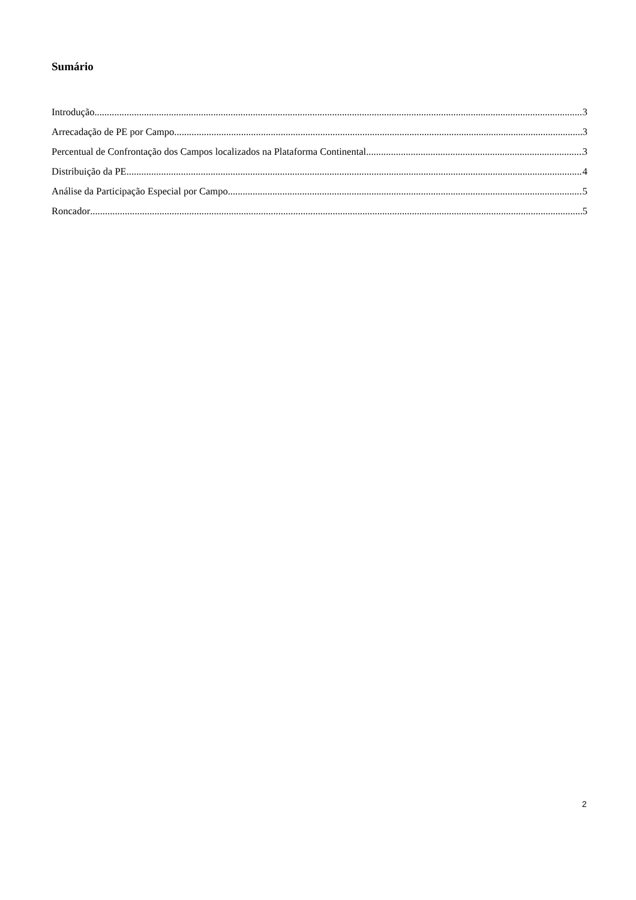Sumário
Introdução 3
Arrecadação de PE por Campo 3
Percentual de Confrontação dos Campos localizados na Plataforma Continental 3
Distribuição da PE 4
Análise da Participação Especial por Campo 5
Roncador 5
2